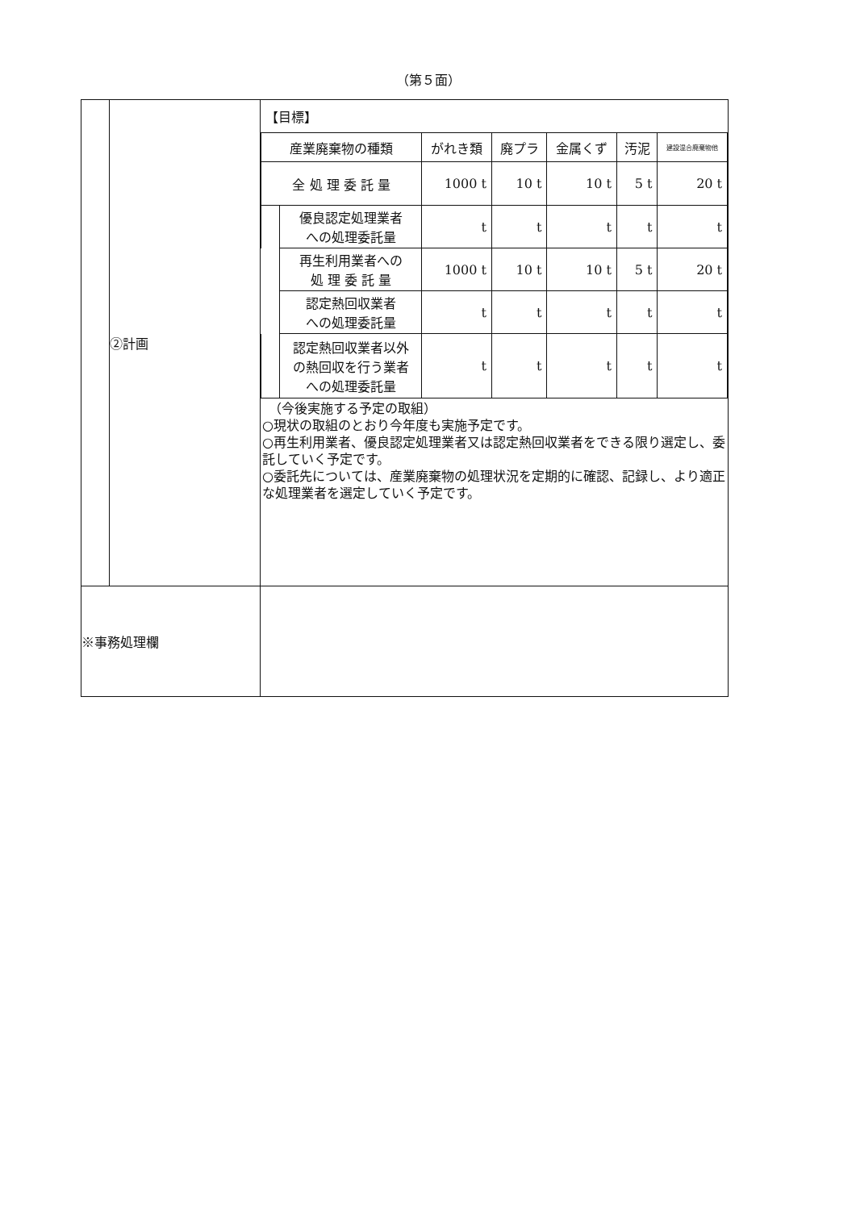（第５面）
| | ②計画 | 【目標】 / 産業廃棄物の種類 / / がれき類 / 廃プラ / 金属くず / 汚泥 / 建設混合廃棄物他 / / 全 処 理 委 託 量 / / 1000 t / 10 t / 10 t / 5 t / 20 t / / / 優良認定処理業者 への処理委託量 / t / t / t / t / t / / / 再生利用業者への 処 理 委 託 量 / 1000 t / 10 t / 10 t / 5 t / 20 t / / / 認定熱回収業者 への処理委託量 / t / t / t / t / t / / / 認定熱回収業者以外 の熱回収を行う業者 への処理委託量 / t / t / t / t / t / （今後実施する予定の取組） ○現状の取組のとおり今年度も実施予定です。 ○再生利用業者、優良認定処理業者又は認定熱回収業者をできる限り選定し、委託していく予定です。 ○委託先については、産業廃棄物の処理状況を定期的に確認、記録し、より適正な処理業者を選定していく予定です。 |
| ※事務処理欄 | | |